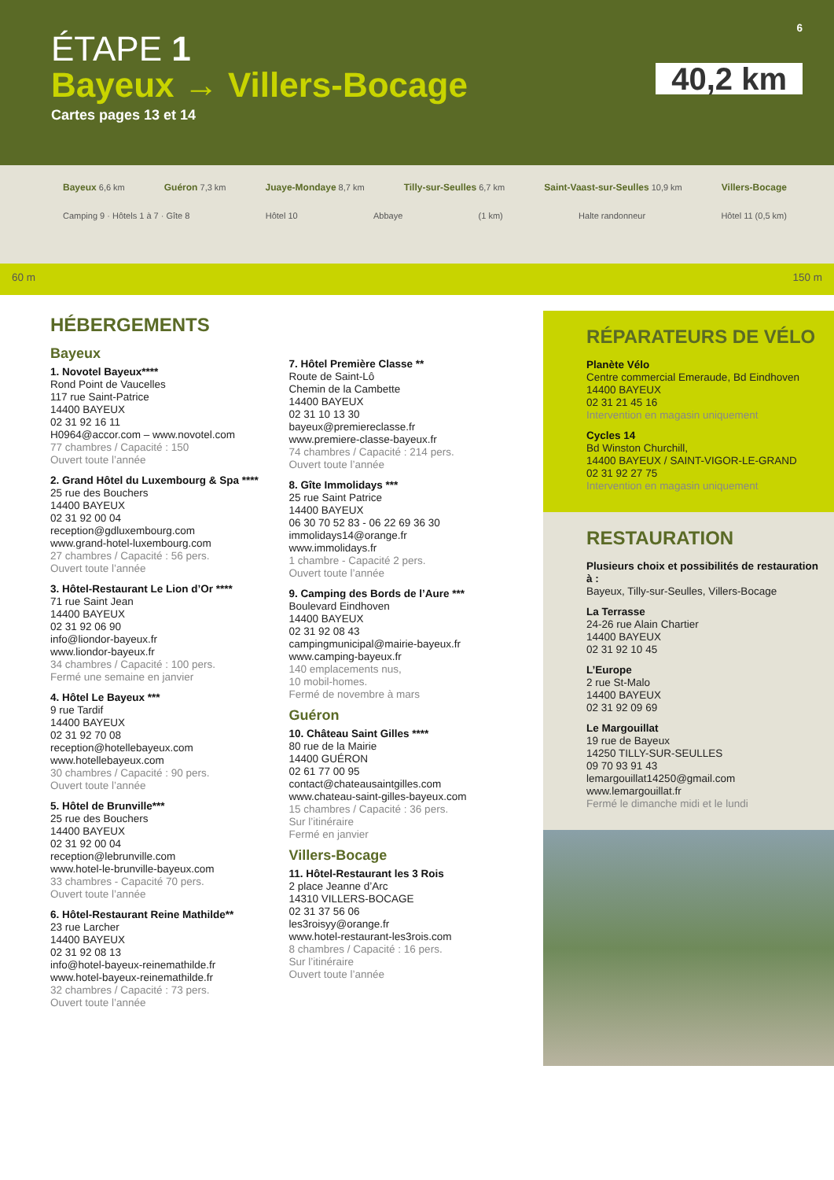6
ÉTAPE 1
Bayeux → Villers-Bocage
Cartes pages 13 et 14
40,2 km
Bayeux 6,6 km Guéron 7,3 km Juaye-Mondaye 8,7 km Tilly-sur-Seulles 6,7 km Saint-Vaast-sur-Seulles 10,9 km Villers-Bocage
Camping 9 · Hôtels 1 à 7 · Gîte 8 Hôtel 10 Abbaye (1 km) Halte randonneur Hôtel 11 (0,5 km)
60 m 150 m
HÉBERGEMENTS
Bayeux
1. Novotel Bayeux****
Rond Point de Vaucelles
117 rue Saint-Patrice
14400 BAYEUX
02 31 92 16 11
H0964@accor.com – www.novotel.com
77 chambres / Capacité : 150
Ouvert toute l’année
2. Grand Hôtel du Luxembourg & Spa ****
25 rue des Bouchers
14400 BAYEUX
02 31 92 00 04
reception@gdluxembourg.com
www.grand-hotel-luxembourg.com
27 chambres / Capacité : 56 pers.
Ouvert toute l’année
3. Hôtel-Restaurant Le Lion d’Or ****
71 rue Saint Jean
14400 BAYEUX
02 31 92 06 90
info@liondor-bayeux.fr
www.liondor-bayeux.fr
34 chambres / Capacité : 100 pers.
Fermé une semaine en janvier
4. Hôtel Le Bayeux ***
9 rue Tardif
14400 BAYEUX
02 31 92 70 08
reception@hotellebayeux.com
www.hotellebayeux.com
30 chambres / Capacité : 90 pers.
Ouvert toute l’année
5. Hôtel de Brunville***
25 rue des Bouchers
14400 BAYEUX
02 31 92 00 04
reception@lebrunville.com
www.hotel-le-brunville-bayeux.com
33 chambres - Capacité 70 pers.
Ouvert toute l’année
6. Hôtel-Restaurant Reine Mathilde**
23 rue Larcher
14400 BAYEUX
02 31 92 08 13
info@hotel-bayeux-reinemathilde.fr
www.hotel-bayeux-reinemathilde.fr
32 chambres / Capacité : 73 pers.
Ouvert toute l’année
7. Hôtel Première Classe **
Route de Saint-Lô
Chemin de la Cambette
14400 BAYEUX
02 31 10 13 30
bayeux@premiereclasse.fr
www.premiere-classe-bayeux.fr
74 chambres / Capacité : 214 pers.
Ouvert toute l’année
8. Gîte Immolidays ***
25 rue Saint Patrice
14400 BAYEUX
06 30 70 52 83 - 06 22 69 36 30
immolidays14@orange.fr
www.immolidays.fr
1 chambre - Capacité 2 pers.
Ouvert toute l’année
9. Camping des Bords de l’Aure ***
Boulevard Eindhoven
14400 BAYEUX
02 31 92 08 43
campingmunicipal@mairie-bayeux.fr
www.camping-bayeux.fr
140 emplacements nus,
10 mobil-homes.
Fermé de novembre à mars
Guéron
10. Château Saint Gilles ****
80 rue de la Mairie
14400 GUÉRON
02 61 77 00 95
contact@chateausaintgilles.com
www.chateau-saint-gilles-bayeux.com
15 chambres / Capacité : 36 pers.
Sur l’itinéraire
Fermé en janvier
Villers-Bocage
11. Hôtel-Restaurant les 3 Rois
2 place Jeanne d’Arc
14310 VILLERS-BOCAGE
02 31 37 56 06
les3roisyy@orange.fr
www.hotel-restaurant-les3rois.com
8 chambres / Capacité : 16 pers.
Sur l’itinéraire
Ouvert toute l’année
RÉPARATEURS DE VÉLO
Planète Vélo
Centre commercial Emeraude, Bd Eindhoven
14400 BAYEUX
02 31 21 45 16
Intervention en magasin uniquement
Cycles 14
Bd Winston Churchill,
14400 BAYEUX / SAINT-VIGOR-LE-GRAND
02 31 92 27 75
Intervention en magasin uniquement
RESTAURATION
Plusieurs choix et possibilités de restauration à :
Bayeux, Tilly-sur-Seulles, Villers-Bocage
La Terrasse
24-26 rue Alain Chartier
14400 BAYEUX
02 31 92 10 45
L’Europe
2 rue St-Malo
14400 BAYEUX
02 31 92 09 69
Le Margouillat
19 rue de Bayeux
14250 TILLY-SUR-SEULLES
09 70 93 91 43
lemargouillat14250@gmail.com
www.lemargouillat.fr
Fermé le dimanche midi et le lundi